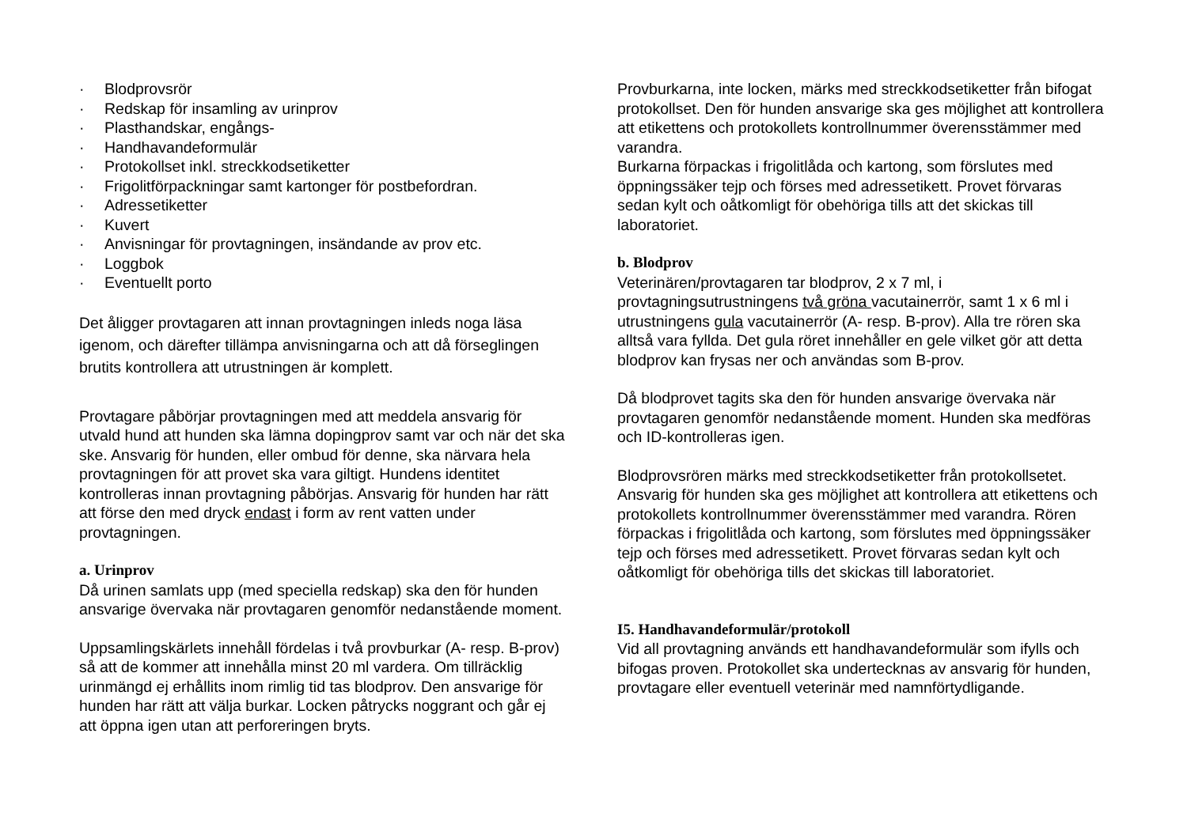· Blodprovsrör
· Redskap för insamling av urinprov
· Plasthandskar, engångs-
· Handhavandeformulär
· Protokollset inkl. streckkodsetiketter
· Frigolitförpackningar samt kartonger för postbefordran.
· Adressetiketter
· Kuvert
· Anvisningar för provtagningen, insändande av prov etc.
· Loggbok
· Eventuellt porto
Det åligger provtagaren att innan provtagningen inleds noga läsa igenom, och därefter tillämpa anvisningarna och att då förseglingen brutits kontrollera att utrustningen är komplett.
Provtagare påbörjar provtagningen med att meddela ansvarig för utvald hund att hunden ska lämna dopingprov samt var och när det ska ske. Ansvarig för hunden, eller ombud för denne, ska närvara hela provtagningen för att provet ska vara giltigt. Hundens identitet kontrolleras innan provtagning påbörjas. Ansvarig för hunden har rätt att förse den med dryck endast i form av rent vatten under provtagningen.
a. Urinprov
Då urinen samlats upp (med speciella redskap) ska den för hunden ansvarige övervaka när provtagaren genomför nedanstående moment.
Uppsamlingskärlets innehåll fördelas i två provburkar (A- resp. B-prov) så att de kommer att innehålla minst 20 ml vardera. Om tillräcklig urinmängd ej erhållits inom rimlig tid tas blodprov. Den ansvarige för hunden har rätt att välja burkar. Locken påtrycks noggrant och går ej att öppna igen utan att perforeringen bryts.
Provburkarna, inte locken, märks med streckkodsetiketter från bifogat protokollset. Den för hunden ansvarige ska ges möjlighet att kontrollera att etikettens och protokollets kontrollnummer överensstämmer med varandra.
Burkarna förpackas i frigolitlåda och kartong, som förslutes med öppningssäker tejp och förses med adressetikett. Provet förvaras sedan kylt och oåtkomligt för obehöriga tills att det skickas till laboratoriet.
b. Blodprov
Veterinären/provtagaren tar blodprov, 2 x 7 ml, i provtagningsutrustningens två gröna vacutainerrör, samt 1 x 6 ml i utrustningens gula vacutainerrör (A- resp. B-prov). Alla tre rören ska alltså vara fyllda. Det gula röret innehåller en gele vilket gör att detta blodprov kan frysas ner och användas som B-prov.
Då blodprovet tagits ska den för hunden ansvarige övervaka när provtagaren genomför nedanstående moment. Hunden ska medföras och ID-kontrolleras igen.
Blodprovsrören märks med streckkodsetiketter från protokollsetet. Ansvarig för hunden ska ges möjlighet att kontrollera att etikettens och protokollets kontrollnummer överensstämmer med varandra. Rören förpackas i frigolitlåda och kartong, som förslutes med öppningssäker tejp och förses med adressetikett. Provet förvaras sedan kylt och oåtkomligt för obehöriga tills det skickas till laboratoriet.
I5. Handhavandeformulär/protokoll
Vid all provtagning används ett handhavandeformulär som ifylls och bifogas proven. Protokollet ska undertecknas av ansvarig för hunden, provtagare eller eventuell veterinär med namnförtydligande.